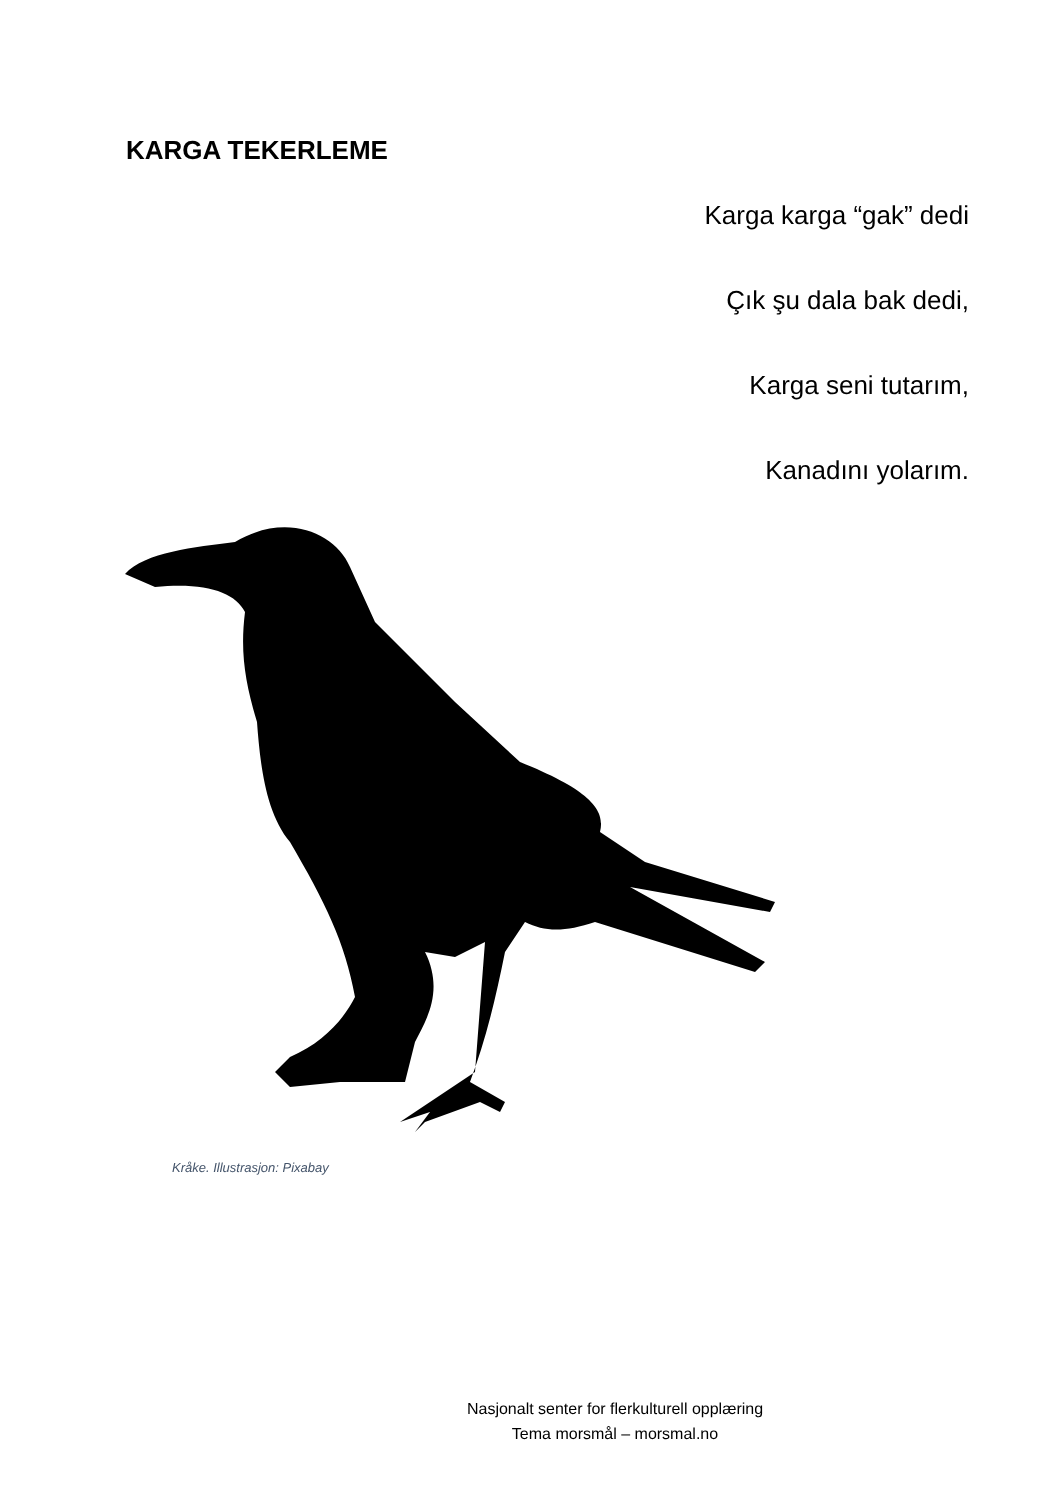KARGA TEKERLEME
Karga karga “gak” dedi
Çık şu dala bak dedi,
Karga seni tutarım,
Kanadını yolarım.
Kråke. Illustrasjon: Pixabay
Nasjonalt senter for flerkulturell opplæring
Tema morsmål – morsmal.no